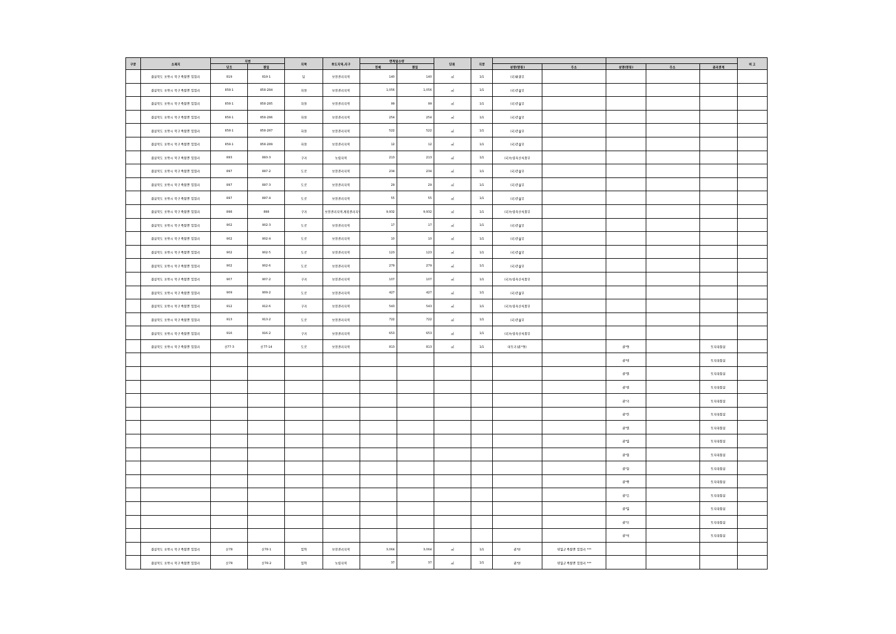| 구분 | 소재지 | 지번 | | 지목 | 용도지역,지구 | 면적및수량 | | 단위 | 지분 | | | | | | 비 고 |
| --- | --- | --- | --- | --- | --- | --- | --- | --- | --- | --- | --- | --- | --- | --- | --- |
| | | 당초 | 편입 | | | 전체 | 편입 | | | 성명(명칭) | 주소 | 성명(명칭) | 주소 | 권리관계 | |
| | 경상북도 포항시 북구 죽장면 입암리 | 819 | 819-1 | 답 | 보전관리지역 | 140 | 140 | ㎡ | 1/1 | (국)환경부 | | | | | |
| | 경상북도 포항시 북구 죽장면 입암리 | 858-1 | 858-284 | 하천 | 보전관리지역 | 1,056 | 1,056 | ㎡ | 1/1 | (국)건설부 | | | | | |
| | 경상북도 포항시 북구 죽장면 입암리 | 858-1 | 858-285 | 하천 | 보전관리지역 | 99 | 99 | ㎡ | 1/1 | (국)건설부 | | | | | |
| | 경상북도 포항시 북구 죽장면 입암리 | 858-1 | 858-286 | 하천 | 보전관리지역 | 254 | 254 | ㎡ | 1/1 | (국)건설부 | | | | | |
| | 경상북도 포항시 북구 죽장면 입암리 | 858-1 | 858-287 | 하천 | 보전관리지역 | 522 | 522 | ㎡ | 1/1 | (국)건설부 | | | | | |
| | 경상북도 포항시 북구 죽장면 입암리 | 858-1 | 858-289 | 하천 | 보전관리지역 | 12 | 12 | ㎡ | 1/1 | (국)건설부 | | | | | |
| | 경상북도 포항시 북구 죽장면 입암리 | 893 | 893-3 | 구거 | 농림지역 | 213 | 213 | ㎡ | 1/1 | (국)농림축산식품부 | | | | | |
| | 경상북도 포항시 북구 죽장면 입암리 | 897 | 897-2 | 도로 | 보전관리지역 | 234 | 234 | ㎡ | 1/1 | (국)건설부 | | | | | |
| | 경상북도 포항시 북구 죽장면 입암리 | 897 | 897-3 | 도로 | 보전관리지역 | 29 | 29 | ㎡ | 1/1 | (국)건설부 | | | | | |
| | 경상북도 포항시 북구 죽장면 입암리 | 897 | 897-4 | 도로 | 보전관리지역 | 55 | 55 | ㎡ | 1/1 | (국)건설부 | | | | | |
| | 경상북도 포항시 북구 죽장면 입암리 | 898 | 898 | 구거 | 보전관리지역,계획관리지역 | 9,932 | 9,932 | ㎡ | 1/1 | (국)농림축산식품부 | | | | | |
| | 경상북도 포항시 북구 죽장면 입암리 | 902 | 902-3 | 도로 | 보전관리지역 | 17 | 17 | ㎡ | 1/1 | (국)건설부 | | | | | |
| | 경상북도 포항시 북구 죽장면 입암리 | 902 | 902-4 | 도로 | 보전관리지역 | 10 | 10 | ㎡ | 1/1 | (국)건설부 | | | | | |
| | 경상북도 포항시 북구 죽장면 입암리 | 902 | 902-5 | 도로 | 보전관리지역 | 123 | 123 | ㎡ | 1/1 | (국)건설부 | | | | | |
| | 경상북도 포항시 북구 죽장면 입암리 | 902 | 902-6 | 도로 | 보전관리지역 | 279 | 279 | ㎡ | 1/1 | (국)건설부 | | | | | |
| | 경상북도 포항시 북구 죽장면 입암리 | 907 | 907-2 | 구거 | 보전관리지역 | 107 | 107 | ㎡ | 1/1 | (국)농림축산식품부 | | | | | |
| | 경상북도 포항시 북구 죽장면 입암리 | 909 | 909-2 | 도로 | 보전관리지역 | 427 | 427 | ㎡ | 1/1 | (국)건설부 | | | | | |
| | 경상북도 포항시 북구 죽장면 입암리 | 912 | 912-6 | 구거 | 보전관리지역 | 543 | 543 | ㎡ | 1/1 | (국)농림축산식품부 | | | | | |
| | 경상북도 포항시 북구 죽장면 입암리 | 913 | 913-2 | 도로 | 보전관리지역 | 722 | 722 | ㎡ | 1/1 | (국)건설부 | | | | | |
| | 경상북도 포항시 북구 죽장면 입암리 | 916 | 916-2 | 구거 | 보전관리지역 | 653 | 653 | ㎡ | 1/1 | (국)농림축산식품부 | | | | | |
| | 경상북도 포항시 북구 죽장면 입암리 | 산77-3 | 산77-14 | 도로 | 보전관리지역 | 813 | 813 | ㎡ | 1/1 | 미등기(권*형) | | 권*형 | | 토지대장상 | |
| | | | | | | | | | | | | 권*영 | | 토지대장상 | |
| | | | | | | | | | | | | 권*원 | | 토지대장상 | |
| | | | | | | | | | | | | 권*길 | | 토지대장상 | |
| | | | | | | | | | | | | 권*기 | | 토지대장상 | |
| | | | | | | | | | | | | 권*진 | | 토지대장상 | |
| | | | | | | | | | | | | 권*원 | | 토지대장상 | |
| | | | | | | | | | | | | 권*일 | | 토지대장상 | |
| | | | | | | | | | | | | 권*정 | | 토지대장상 | |
| | | | | | | | | | | | | 권*창 | | 토지대장상 | |
| | | | | | | | | | | | | 권*중 | | 토지대장상 | |
| | | | | | | | | | | | | 권*휴 | | 토지대장상 | |
| | | | | | | | | | | | | 권*일 | | 토지대장상 | |
| | | | | | | | | | | | | 권*오 | | 토지대장상 | |
| | | | | | | | | | | | | 권*석 | | 토지대장상 | |
| | 경상북도 포항시 북구 죽장면 입암리 | 산78 | 산78-1 | 임야 | 보전관리지역 | 3,064 | 3,064 | ㎡ | 1/1 | 권*만 | 영일군 죽장면 입암리 *** | | | | |
| | 경상북도 포항시 북구 죽장면 입암리 | 산78 | 산78-2 | 임야 | 농림지역 | 37 | 37 | ㎡ | 1/1 | 권*만 | 영일군 죽장면 입암리 *** | | | | |